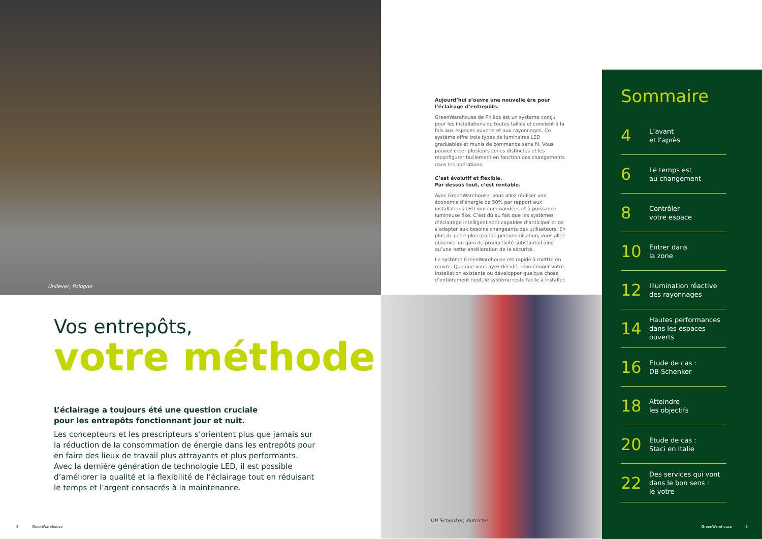Unilever, Pologne
Vos entrepôts,
votre méthode
L’éclairage a toujours été une question cruciale pour les entrepôts fonctionnant jour et nuit.
Les concepteurs et les prescripteurs s’orientent plus que jamais sur la réduction de la consommation de énergie dans les entrepôts pour en faire des lieux de travail plus attrayants et plus performants. Avec la dernière génération de technologie LED, il est possible d’améliorer la qualité et la flexibilité de l’éclairage tout en réduisant le temps et l’argent consacrés à la maintenance.
2 GreenWarehouse
Aujourd’hui s’ouvre une nouvelle ère pour l’éclairage d’entrepôts.
GreenWarehouse de Philips est un système conçu pour les installations de toutes tailles et convient à la fois aux espaces ouverts et aux rayonnages. Ce système offre trois types de luminaires LED graduables et munis de commande sans fil. Vous pouvez créer plusieurs zones distinctes et les reconfigurer facilement en fonction des changements dans les opérations.
C’est évolutif et flexible.
Par dessus tout, c’est rentable.
Avec GreenWarehouse, vous allez réaliser une économie d’énergie de 50% par rapport aux installations LED non commandées et à puissance lumineuse fixe. C’est dû au fait que les systèmes d’éclairage intelligent sont capables d’anticiper et de s’adapter aux besoins changeants des utilisateurs. En plus de cette plus grande personnalisation, vous allez observer un gain de productivité substantiel ainsi qu’une nette amélioration de la sécurité.
Le système GreenWarehouse est rapide à mettre en œuvre. Quoique vous ayez décidé, réaménager votre installation existante ou développer quelque chose d’entièrement neuf, le système reste facile à installer.
DB Schenker, Autriche
Sommaire
4 L’avant
et l’après
6 Le temps est
au changement
8 Contrôler
votre espace
10 Entrer dans
la zone
12 Illumination réactive
des rayonnages
14 Hautes performances
dans les espaces
ouverts
16 Etude de cas :
DB Schenker
18 Atteindre
les objectifs
20 Etude de cas :
Staci en Italie
22 Des services qui vont
dans le bon sens :
le votre
GreenWarehouse 3